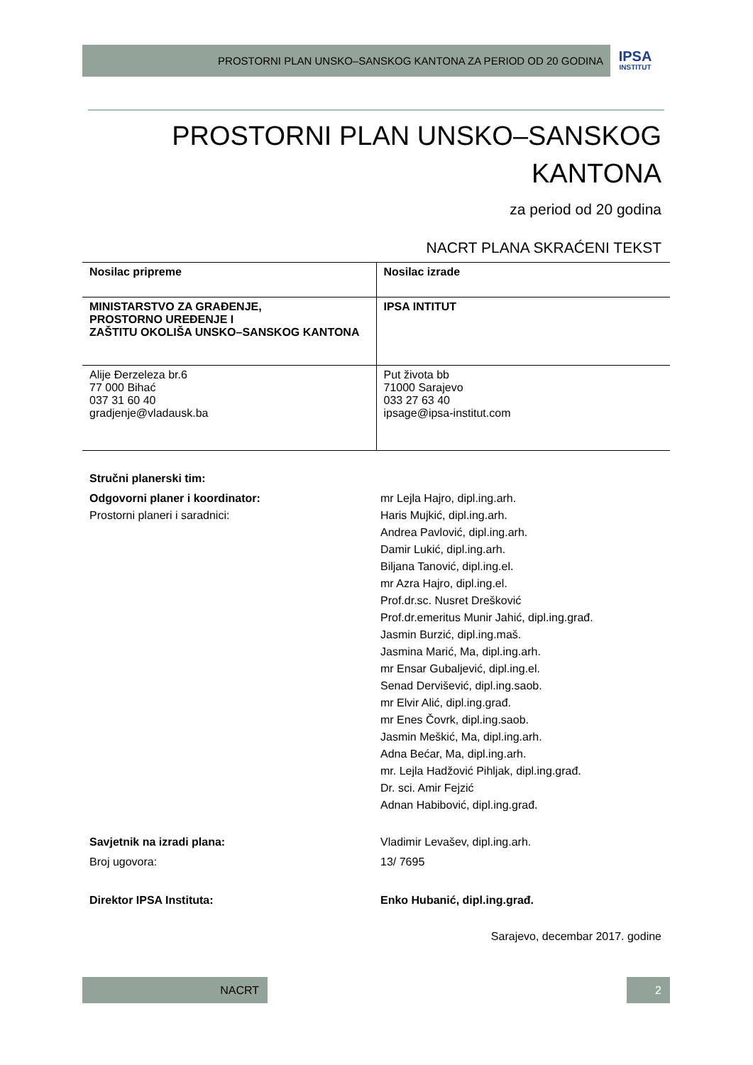PROSTORNI PLAN UNSKO–SANSKOG KANTONA ZA PERIOD OD 20 GODINA
IPSA
INSTITUT
PROSTORNI PLAN UNSKO–SANSKOG
KANTONA
za period od 20 godina
NACRT PLANA SKRAĆENI TEKST
| Nosilac pripreme | Nosilac izrade |
| --- | --- |
| MINISTARSTVO ZA GRAĐENJE, PROSTORNO UREĐENJE I ZAŠTITU OKOLIŠA UNSKO–SANSKOG KANTONA | IPSA INTITUT |
| Alije Đerzeleza br.6 77 000 Bihać 037 31 60 40 gradjenje@vladausk.ba | Put života bb 71000 Sarajevo 033 27 63 40 ipsage@ipsa-institut.com |
Stručni planerski tim:
Odgovorni planer i koordinator:
Prostorni planeri i saradnici:
mr Lejla Hajro, dipl.ing.arh.
Haris Mujkić, dipl.ing.arh.
Andrea Pavlović, dipl.ing.arh.
Damir Lukić, dipl.ing.arh.
Biljana Tanović, dipl.ing.el.
mr Azra Hajro, dipl.ing.el.
Prof.dr.sc. Nusret Drešković
Prof.dr.emeritus Munir Jahić, dipl.ing.građ.
Jasmin Burzić, dipl.ing.maš.
Jasmina Marić, Ma, dipl.ing.arh.
mr Ensar Gubaljević, dipl.ing.el.
Senad Dervišević, dipl.ing.saob.
mr Elvir Alić, dipl.ing.građ.
mr Enes Čovrk, dipl.ing.saob.
Jasmin Meškić, Ma, dipl.ing.arh.
Adna Bećar, Ma, dipl.ing.arh.
mr. Lejla Hadžović Pihljak, dipl.ing.građ.
Dr. sci. Amir Fejzić
Adnan Habibović, dipl.ing.građ.
Savjetnik na izradi plana: Vladimir Levašev, dipl.ing.arh.
Broj ugovora: 13/ 7695
Direktor IPSA Instituta: Enko Hubanić, dipl.ing.građ.
Sarajevo, decembar 2017. godine
NACRT 2